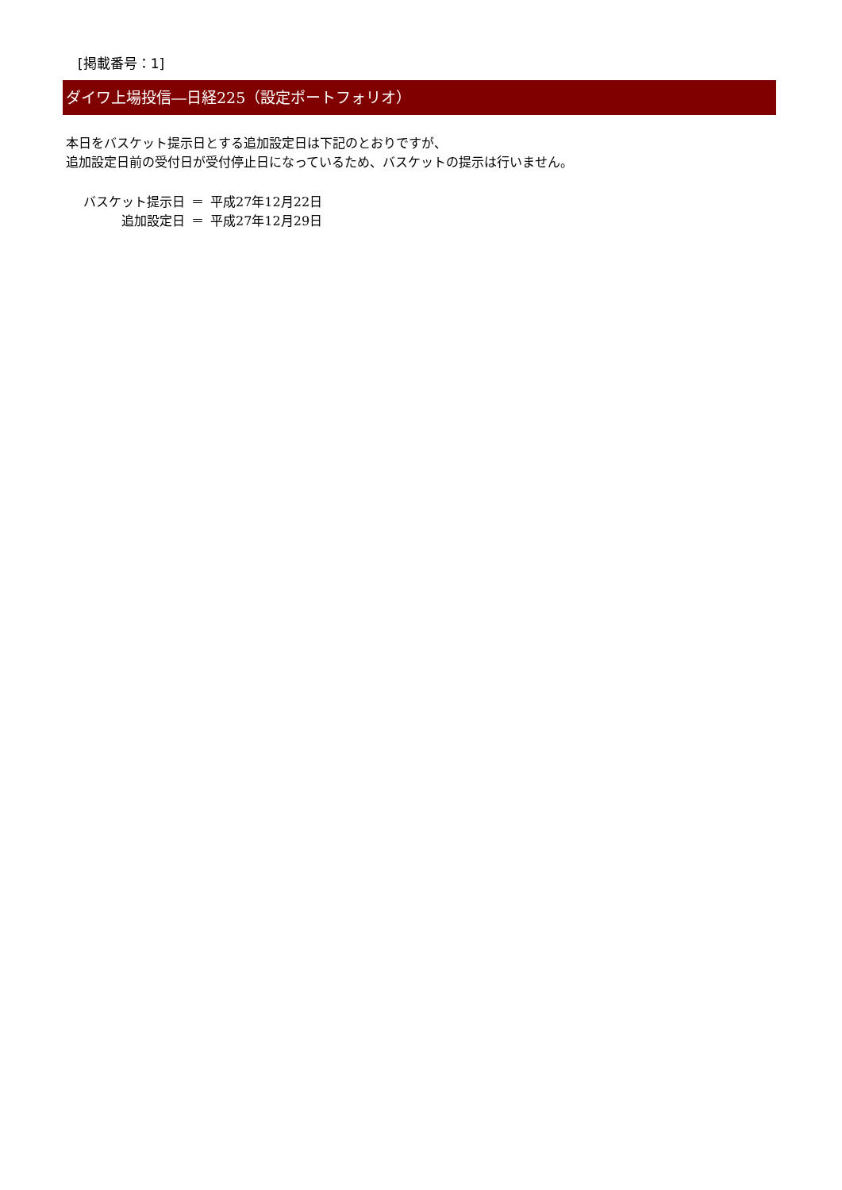[掲載番号：1]
ダイワ上場投信―日経225（設定ポートフォリオ）
本日をバスケット提示日とする追加設定日は下記のとおりですが、
追加設定日前の受付日が受付停止日になっているため、バスケットの提示は行いません。
| バスケット提示日 | ＝ | 平成27年12月22日 |
| 追加設定日 | ＝ | 平成27年12月29日 |